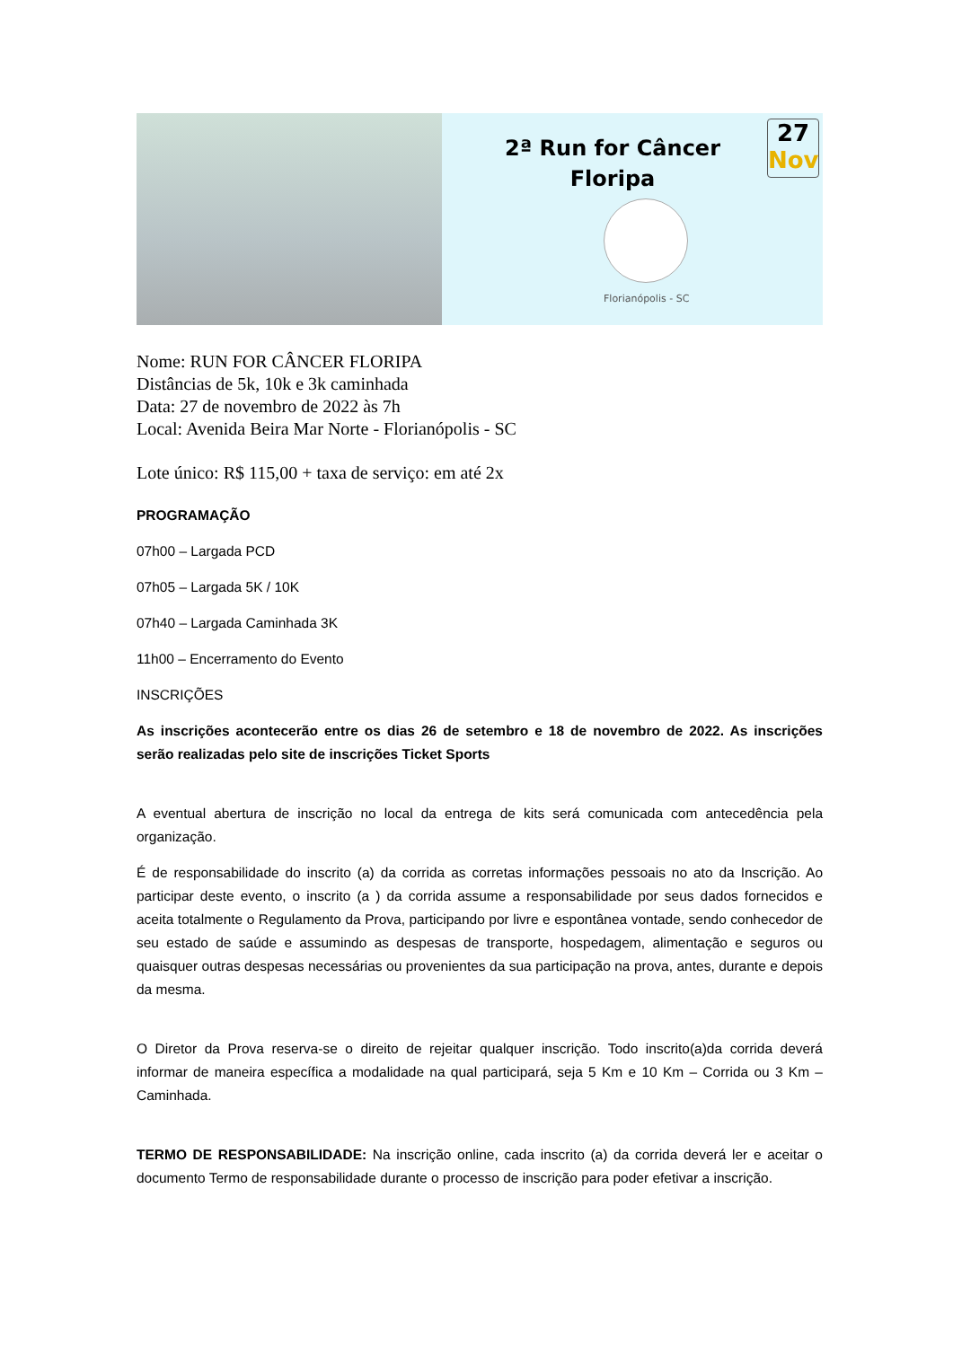2ª Run for Câncer Floripa
27
Nov
Florianópolis - SC
Nome: RUN FOR CÂNCER FLORIPA
Distâncias de 5k, 10k e 3k caminhada
Data: 27 de novembro de 2022 às 7h
Local: Avenida Beira Mar Norte - Florianópolis - SC
Lote único: R$ 115,00 + taxa de serviço: em até 2x
PROGRAMAÇÃO
07h00 – Largada PCD
07h05 – Largada 5K / 10K
07h40 – Largada Caminhada 3K
11h00 – Encerramento do Evento
INSCRIÇÕES
As inscrições acontecerão entre os dias 26 de setembro e 18 de novembro de 2022. As inscrições serão realizadas pelo site de inscrições Ticket Sports
A eventual abertura de inscrição no local da entrega de kits será comunicada com antecedência pela organização.
É de responsabilidade do inscrito (a) da corrida as corretas informações pessoais no ato da Inscrição. Ao participar deste evento, o inscrito (a ) da corrida assume a responsabilidade por seus dados fornecidos e aceita totalmente o Regulamento da Prova, participando por livre e espontânea vontade, sendo conhecedor de seu estado de saúde e assumindo as despesas de transporte, hospedagem, alimentação e seguros ou quaisquer outras despesas necessárias ou provenientes da sua participação na prova, antes, durante e depois da mesma.
O Diretor da Prova reserva-se o direito de rejeitar qualquer inscrição. Todo inscrito(a)da corrida deverá informar de maneira específica a modalidade na qual participará, seja 5 Km e 10 Km – Corrida ou 3 Km – Caminhada.
TERMO DE RESPONSABILIDADE: Na inscrição online, cada inscrito (a) da corrida deverá ler e aceitar o documento Termo de responsabilidade durante o processo de inscrição para poder efetivar a inscrição.